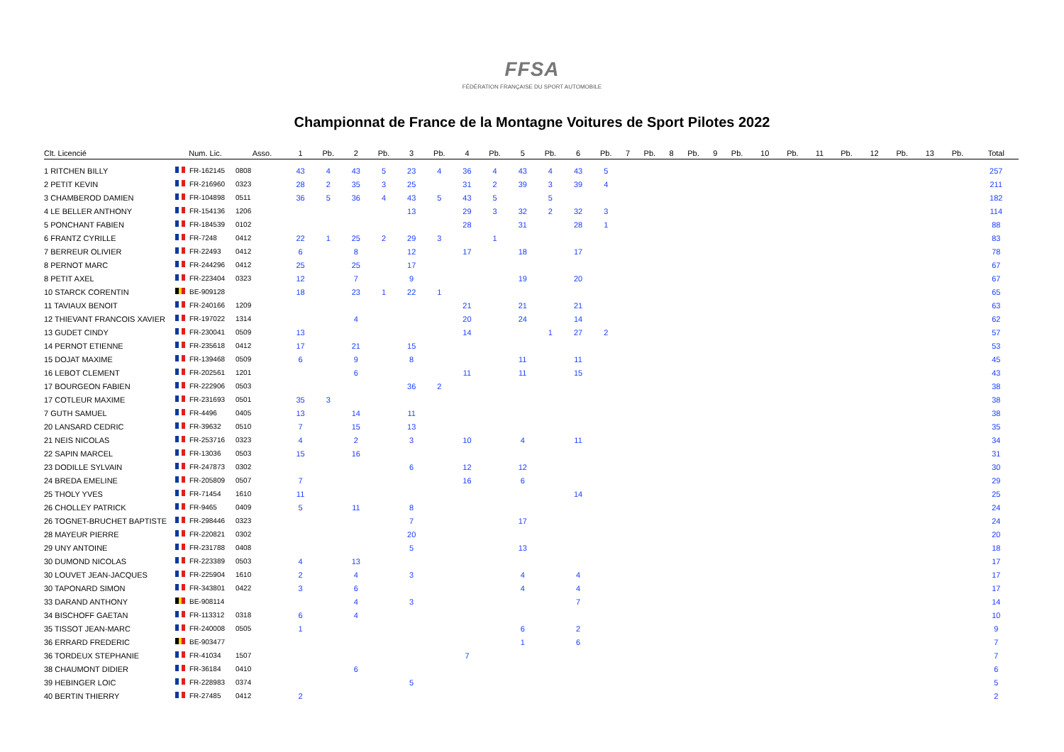FFSA
FÉDÉRATION FRANÇAISE DU SPORT AUTOMOBILE
Championnat de France de la Montagne Voitures de Sport Pilotes 2022
| Clt. Licencié | Num. Lic. | Asso. | 1 | Pb. | 2 | Pb. | 3 | Pb. | 4 | Pb. | 5 | Pb. | 6 | Pb. | 7 | Pb. | 8 | Pb. | 9 | Pb. | 10 | Pb. | 11 | Pb. | 12 | Pb. | 13 | Pb. | Total |
| --- | --- | --- | --- | --- | --- | --- | --- | --- | --- | --- | --- | --- | --- | --- | --- | --- | --- | --- | --- | --- | --- | --- | --- | --- | --- | --- | --- | --- | --- |
| 1 RITCHEN BILLY | FR-162145 | 0808 | 43 | 4 | 43 | 5 | 23 | 4 | 36 | 4 | 43 | 4 | 43 | 5 | | | | | | | | | | | | | | | 257 |
| 2 PETIT KEVIN | FR-216960 | 0323 | 28 | 2 | 35 | 3 | 25 | | 31 | 2 | 39 | 3 | 39 | 4 | | | | | | | | | | | | | | | 211 |
| 3 CHAMBEROD DAMIEN | FR-104898 | 0511 | 36 | 5 | 36 | 4 | 43 | 5 | 43 | 5 | | 5 | | | | | | | | | | | | | | | | | 182 |
| 4 LE BELLER ANTHONY | FR-154136 | 1206 | | | | | 13 | | 29 | 3 | 32 | 2 | 32 | 3 | | | | | | | | | | | | | | | 114 |
| 5 PONCHANT FABIEN | FR-184539 | 0102 | | | | | | | 28 | | 31 | | 28 | 1 | | | | | | | | | | | | | | | 88 |
| 6 FRANTZ CYRILLE | FR-7248 | 0412 | 22 | 1 | 25 | 2 | 29 | 3 | | 1 | | | | | | | | | | | | | | | | | | | 83 |
| 7 BERREUR OLIVIER | FR-22493 | 0412 | 6 | | 8 | | 12 | | 17 | | 18 | | 17 | | | | | | | | | | | | | | | | 78 |
| 8 PERNOT MARC | FR-244296 | 0412 | 25 | | 25 | | 17 | | | | | | | | | | | | | | | | | | | | | | 67 |
| 8 PETIT AXEL | FR-223404 | 0323 | 12 | | 7 | | 9 | | | | 19 | | 20 | | | | | | | | | | | | | | | | 67 |
| 10 STARCK CORENTIN | BE-909128 | | 18 | | 23 | 1 | 22 | 1 | | | | | | | | | | | | | | | | | | | | | 65 |
| 11 TAVIAUX BENOIT | FR-240166 | 1209 | | | | | | | 21 | | 21 | | 21 | | | | | | | | | | | | | | | | 63 |
| 12 THIEVANT FRANCOIS XAVIER | FR-197022 | 1314 | | | 4 | | | | 20 | | 24 | | 14 | | | | | | | | | | | | | | | | 62 |
| 13 GUDET CINDY | FR-230041 | 0509 | 13 | | | | | | 14 | | | 1 | 27 | 2 | | | | | | | | | | | | | | | 57 |
| 14 PERNOT ETIENNE | FR-235618 | 0412 | 17 | | 21 | | 15 | | | | | | | | | | | | | | | | | | | | | | 53 |
| 15 DOJAT MAXIME | FR-139468 | 0509 | 6 | | 9 | | 8 | | | | 11 | | 11 | | | | | | | | | | | | | | | | 45 |
| 16 LEBOT CLEMENT | FR-202561 | 1201 | | | 6 | | | | 11 | | 11 | | 15 | | | | | | | | | | | | | | | | 43 |
| 17 BOURGEON FABIEN | FR-222906 | 0503 | | | | | 36 | 2 | | | | | | | | | | | | | | | | | | | | | 38 |
| 17 COTLEUR MAXIME | FR-231693 | 0501 | 35 | 3 | | | | | | | | | | | | | | | | | | | | | | | | | 38 |
| 7 GUTH SAMUEL | FR-4496 | 0405 | 13 | | 14 | | 11 | | | | | | | | | | | | | | | | | | | | | | 38 |
| 20 LANSARD CEDRIC | FR-39632 | 0510 | 7 | | 15 | | 13 | | | | | | | | | | | | | | | | | | | | | | 35 |
| 21 NEIS NICOLAS | FR-253716 | 0323 | 4 | | 2 | | 3 | | 10 | | 4 | | 11 | | | | | | | | | | | | | | | | 34 |
| 22 SAPIN MARCEL | FR-13036 | 0503 | 15 | | 16 | | | | | | | | | | | | | | | | | | | | | | | | 31 |
| 23 DODILLE SYLVAIN | FR-247873 | 0302 | | | | | 6 | | 12 | | 12 | | | | | | | | | | | | | | | | | | 30 |
| 24 BREDA EMELINE | FR-205809 | 0507 | 7 | | | | | | 16 | | 6 | | | | | | | | | | | | | | | | | | 29 |
| 25 THOLY YVES | FR-71454 | 1610 | 11 | | | | | | | | | | 14 | | | | | | | | | | | | | | | | 25 |
| 26 CHOLLEY PATRICK | FR-9465 | 0409 | 5 | | 11 | | 8 | | | | | | | | | | | | | | | | | | | | | | 24 |
| 26 TOGNET-BRUCHET BAPTISTE | FR-298446 | 0323 | | | | | 7 | | | | 17 | | | | | | | | | | | | | | | | | | 24 |
| 28 MAYEUR PIERRE | FR-220821 | 0302 | | | | | 20 | | | | | | | | | | | | | | | | | | | | | | 20 |
| 29 UNY ANTOINE | FR-231788 | 0408 | | | | | 5 | | | | 13 | | | | | | | | | | | | | | | | | | 18 |
| 30 DUMOND NICOLAS | FR-223389 | 0503 | 4 | | 13 | | | | | | | | | | | | | | | | | | | | | | | | 17 |
| 30 LOUVET JEAN-JACQUES | FR-225904 | 1610 | 2 | | 4 | | 3 | | | | 4 | | 4 | | | | | | | | | | | | | | | | 17 |
| 30 TAPONARD SIMON | FR-343801 | 0422 | 3 | | 6 | | | | | | 4 | | 4 | | | | | | | | | | | | | | | | 17 |
| 33 DARAND ANTHONY | BE-908114 | | | | 4 | | 3 | | | | | | 7 | | | | | | | | | | | | | | | | 14 |
| 34 BISCHOFF GAETAN | FR-113312 | 0318 | 6 | | 4 | | | | | | | | | | | | | | | | | | | | | | | | 10 |
| 35 TISSOT JEAN-MARC | FR-240008 | 0505 | 1 | | | | | | | | 6 | | 2 | | | | | | | | | | | | | | | | 9 |
| 36 ERRARD FREDERIC | BE-903477 | | | | | | | | | | 1 | | 6 | | | | | | | | | | | | | | | | 7 |
| 36 TORDEUX STEPHANIE | FR-41034 | 1507 | | | | | | | 7 | | | | | | | | | | | | | | | | | | | | 7 |
| 38 CHAUMONT DIDIER | FR-36184 | 0410 | | | 6 | | | | | | | | | | | | | | | | | | | | | | | | 6 |
| 39 HEBINGER LOIC | FR-228983 | 0374 | | | | | 5 | | | | | | | | | | | | | | | | | | | | | | 5 |
| 40 BERTIN THIERRY | FR-27485 | 0412 | 2 | | | | | | | | | | | | | | | | | | | | | | | | | | 2 |